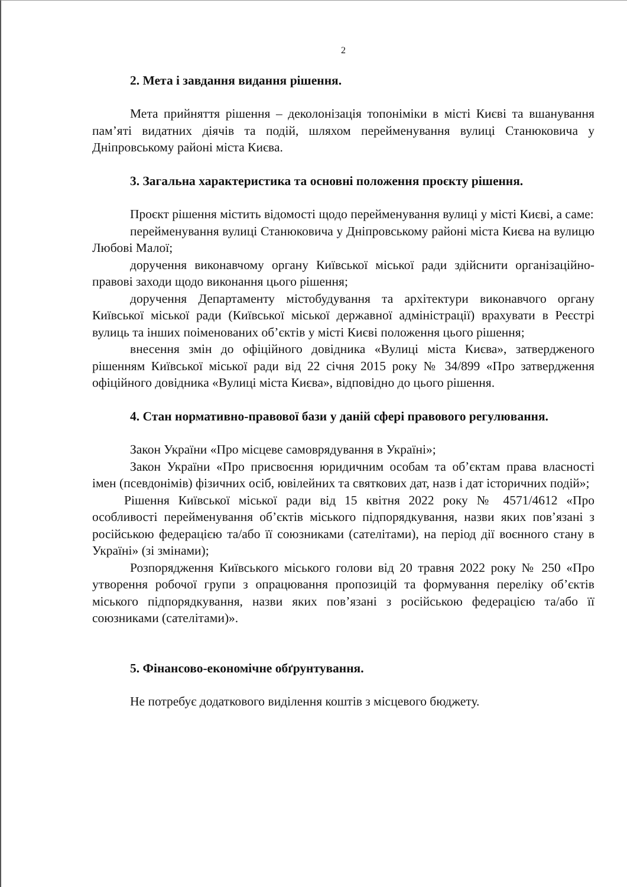2
2. Мета і завдання видання рішення.
Мета прийняття рішення – деколонізація топоніміки в місті Києві та вшанування пам’яті видатних діячів та подій, шляхом перейменування вулиці Станюковича у Дніпровському районі міста Києва.
3. Загальна характеристика та основні положення проєкту рішення.
Проєкт рішення містить відомості щодо перейменування вулиці у місті Києві, а саме:
перейменування вулиці Станюковича у Дніпровському районі міста Києва на вулицю Любові Малої;
доручення виконавчому органу Київської міської ради здійснити організаційно-правові заходи щодо виконання цього рішення;
доручення Департаменту містобудування та архітектури виконавчого органу Київської міської ради (Київської міської державної адміністрації) врахувати в Реєстрі вулиць та інших поіменованих об’єктів у місті Києві положення цього рішення;
внесення змін до офіційного довідника «Вулиці міста Києва», затвердженого рішенням Київської міської ради від 22 січня 2015 року № 34/899 «Про затвердження офіційного довідника «Вулиці міста Києва», відповідно до цього рішення.
4. Стан нормативно-правової бази у даній сфері правового регулювання.
Закон України «Про місцеве самоврядування в Україні»;
Закон України «Про присвоєння юридичним особам та об’єктам права власності імен (псевдонімів) фізичних осіб, ювілейних та святкових дат, назв і дат історичних подій»;
Рішення Київської міської ради від 15 квітня 2022 року № 4571/4612 «Про особливості перейменування об’єктів міського підпорядкування, назви яких пов’язані з російською федерацією та/або її союзниками (сателітами), на період дії воєнного стану в Україні» (зі змінами);
Розпорядження Київського міського голови від 20 травня 2022 року № 250 «Про утворення робочої групи з опрацювання пропозицій та формування переліку об’єктів міського підпорядкування, назви яких пов’язані з російською федерацією та/або її союзниками (сателітами)».
5. Фінансово-економічне обґрунтування.
Не потребує додаткового виділення коштів з місцевого бюджету.